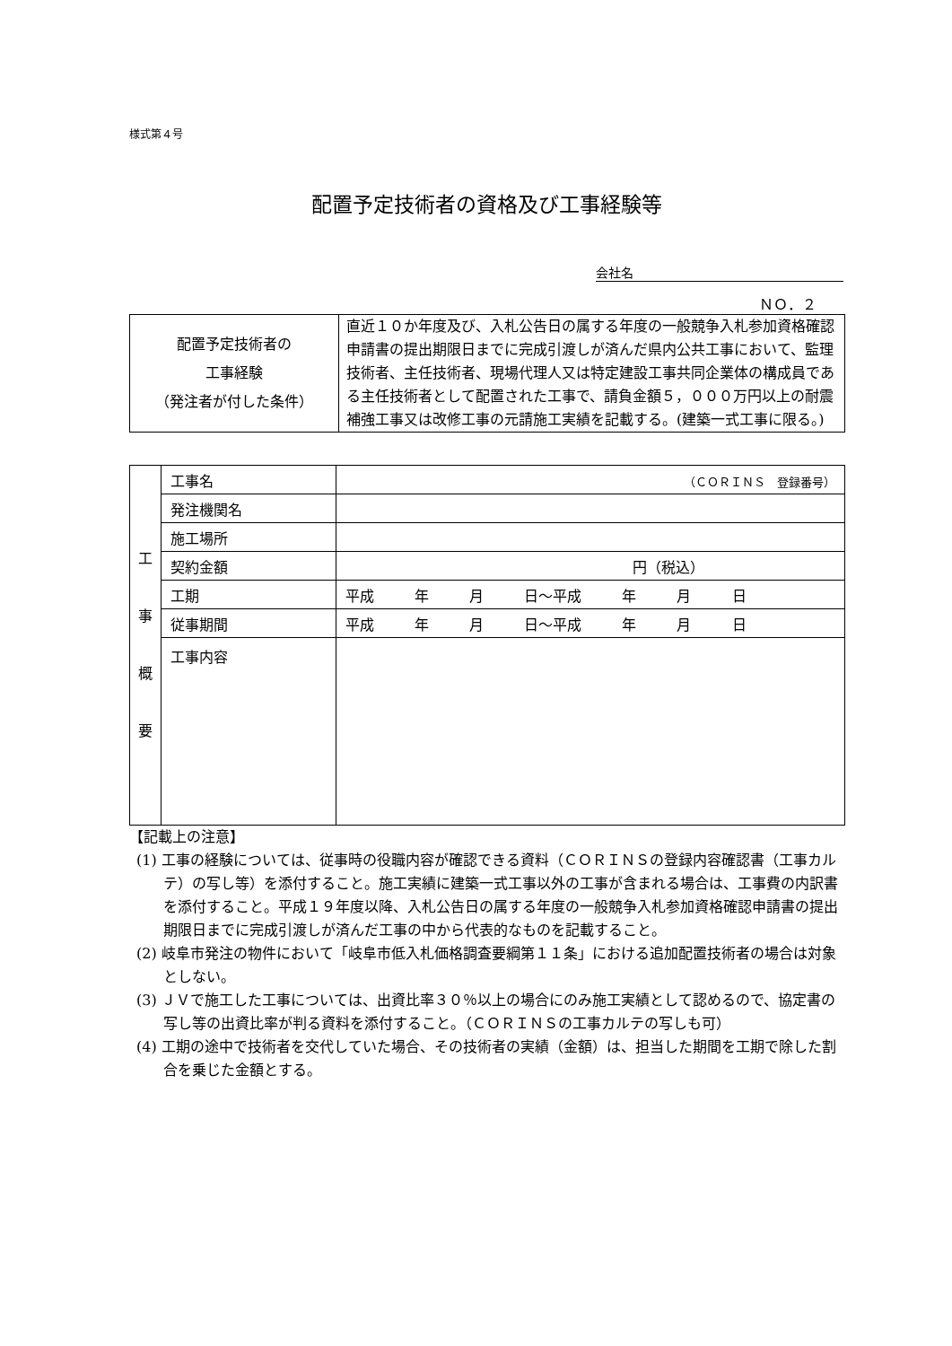様式第４号
配置予定技術者の資格及び工事経験等
会社名
ＮＯ．２
| 配置予定技術者の 工事経験 （発注者が付した条件） | 直近１０か年度及び、入札公告日の属する年度の一般競争入札参加資格確認申請書の提出期限日までに完成引渡しが済んだ県内公共工事において、監理技術者、主任技術者、現場代理人又は特定建設工事共同企業体の構成員である主任技術者として配置された工事で、請負金額５，０００万円以上の耐震補強工事又は改修工事の元請施工実績を記載する。(建築一式工事に限る。) |
| 工 事 概 要 | 工事名 | （ＣＯＲＩＮＳ 登録番号） |
| | 発注機関名 | |
| | 施工場所 | |
| | 契約金額 | 円（税込） |
| | 工期 | 平成 年 月 日～平成 年 月 日 |
| | 従事期間 | 平成 年 月 日～平成 年 月 日 |
| | 工事内容 | |
【記載上の注意】
(1) 工事の経験については、従事時の役職内容が確認できる資料（ＣＯＲＩＮＳの登録内容確認書（工事カルテ）の写し等）を添付すること。施工実績に建築一式工事以外の工事が含まれる場合は、工事費の内訳書を添付すること。平成１９年度以降、入札公告日の属する年度の一般競争入札参加資格確認申請書の提出期限日までに完成引渡しが済んだ工事の中から代表的なものを記載すること。
(2) 岐阜市発注の物件において「岐阜市低入札価格調査要綱第１１条」における追加配置技術者の場合は対象としない。
(3) ＪＶで施工した工事については、出資比率３０％以上の場合にのみ施工実績として認めるので、協定書の写し等の出資比率が判る資料を添付すること。（ＣＯＲＩＮＳの工事カルテの写しも可）
(4) 工期の途中で技術者を交代していた場合、その技術者の実績（金額）は、担当した期間を工期で除した割合を乗じた金額とする。